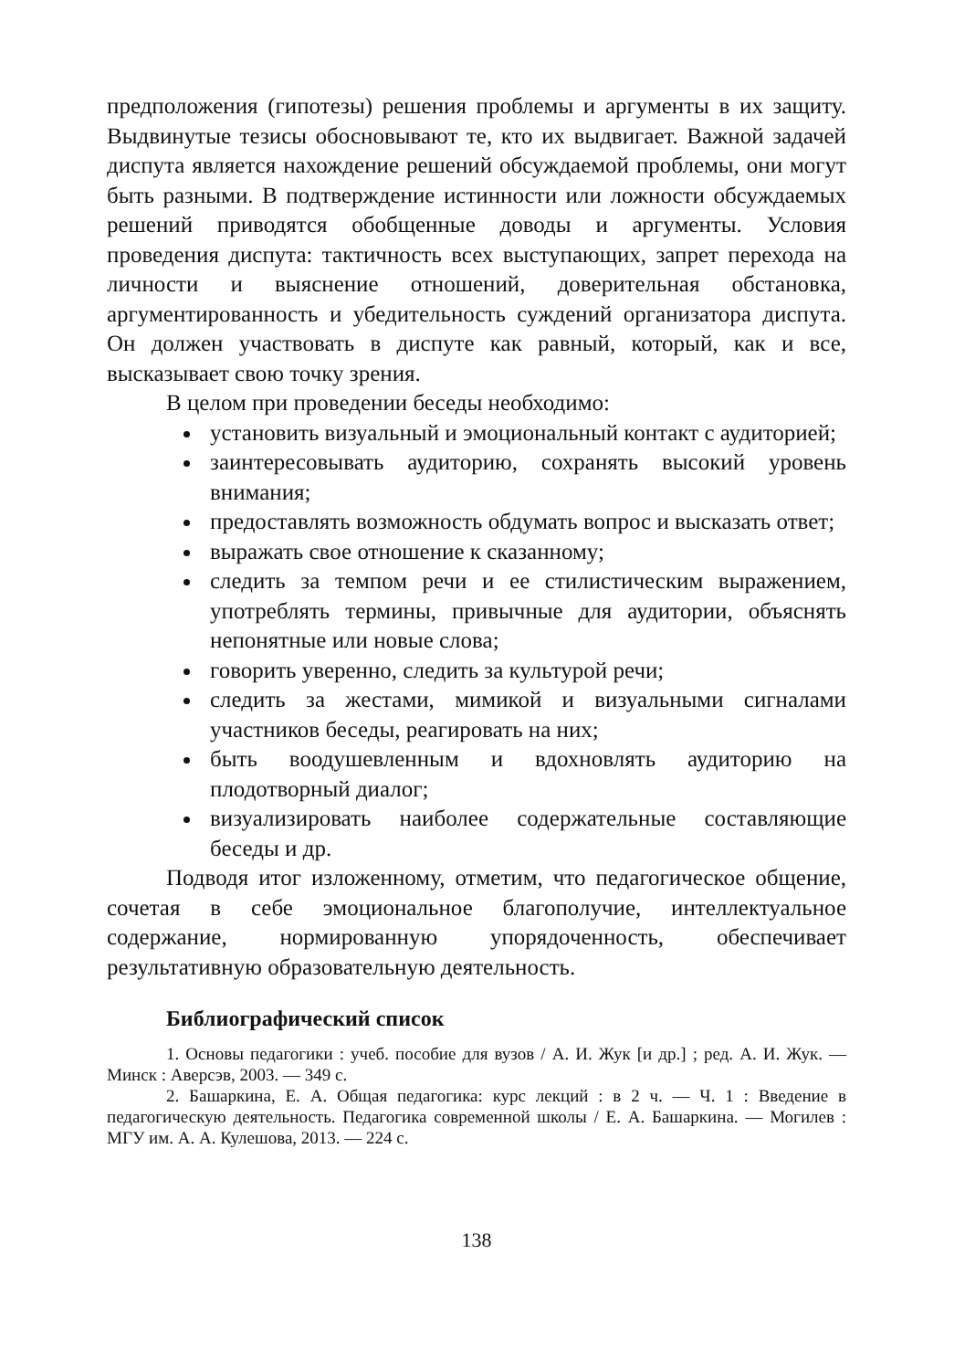предположения (гипотезы) решения проблемы и аргументы в их защиту. Выдвинутые тезисы обосновывают те, кто их выдвигает. Важной задачей диспута является нахождение решений обсуждаемой проблемы, они могут быть разными. В подтверждение истинности или ложности обсуждаемых решений приводятся обобщенные доводы и аргументы. Условия проведения диспута: тактичность всех выступающих, запрет перехода на личности и выяснение отношений, доверительная обстановка, аргументированность и убедительность суждений организатора диспута. Он должен участвовать в диспуте как равный, который, как и все, высказывает свою точку зрения.
В целом при проведении беседы необходимо:
установить визуальный и эмоциональный контакт с аудиторией;
заинтересовывать аудиторию, сохранять высокий уровень внимания;
предоставлять возможность обдумать вопрос и высказать ответ;
выражать свое отношение к сказанному;
следить за темпом речи и ее стилистическим выражением, употреблять термины, привычные для аудитории, объяснять непонятные или новые слова;
говорить уверенно, следить за культурой речи;
следить за жестами, мимикой и визуальными сигналами участников беседы, реагировать на них;
быть воодушевленным и вдохновлять аудиторию на плодотворный диалог;
визуализировать наиболее содержательные составляющие беседы и др.
Подводя итог изложенному, отметим, что педагогическое общение, сочетая в себе эмоциональное благополучие, интеллектуальное содержание, нормированную упорядоченность, обеспечивает результативную образовательную деятельность.
Библиографический список
1. Основы педагогики : учеб. пособие для вузов / А. И. Жук [и др.] ; ред. А. И. Жук. — Минск : Аверсэв, 2003. — 349 с.
2. Башаркина, Е. А. Общая педагогика: курс лекций : в 2 ч. — Ч. 1 : Введение в педагогическую деятельность. Педагогика современной школы / Е. А. Башаркина. — Могилев : МГУ им. А. А. Кулешова, 2013. — 224 с.
138